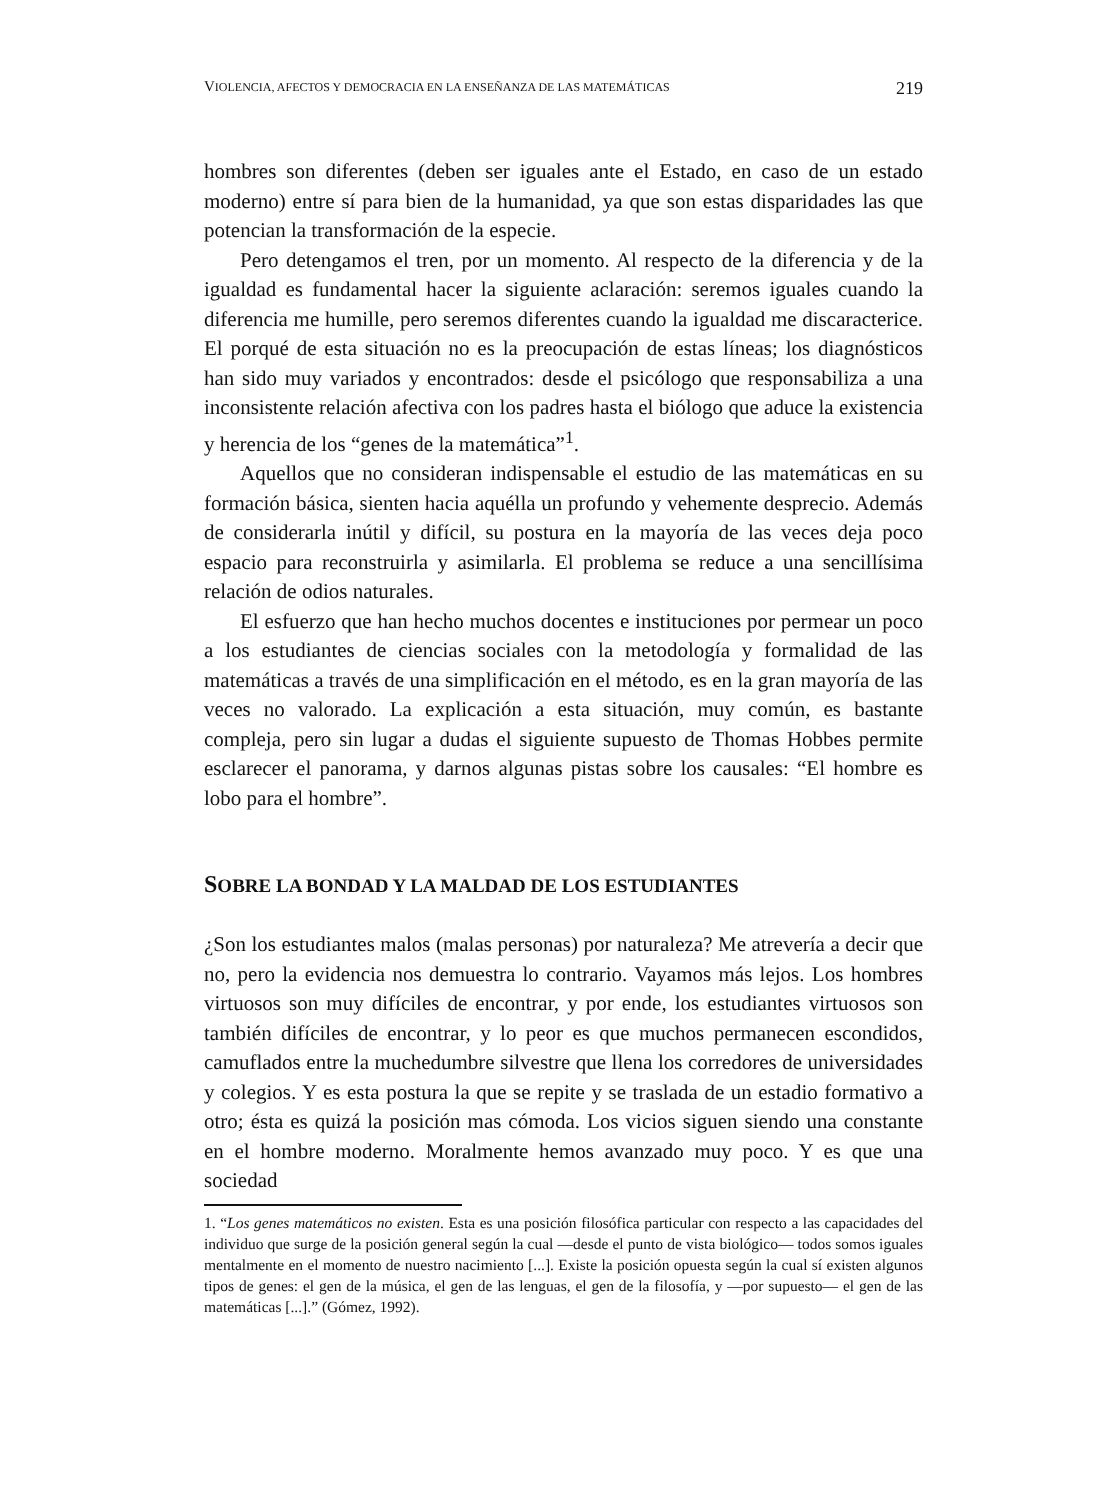VIOLENCIA, AFECTOS Y DEMOCRACIA EN LA ENSEÑANZA DE LAS MATEMÁTICAS 219
hombres son diferentes (deben ser iguales ante el Estado, en caso de un estado moderno) entre sí para bien de la humanidad, ya que son estas disparidades las que potencian la transformación de la especie.
Pero detengamos el tren, por un momento. Al respecto de la diferencia y de la igualdad es fundamental hacer la siguiente aclaración: seremos iguales cuando la diferencia me humille, pero seremos diferentes cuando la igualdad me discaracterice. El porqué de esta situación no es la preocupación de estas líneas; los diagnósticos han sido muy variados y encontrados: desde el psicólogo que responsabiliza a una inconsistente relación afectiva con los padres hasta el biólogo que aduce la existencia y herencia de los “genes de la matemática”<sup>1</sup>.
Aquellos que no consideran indispensable el estudio de las matemáticas en su formación básica, sienten hacia aquélla un profundo y vehemente desprecio. Además de considerarla inútil y difícil, su postura en la mayoría de las veces deja poco espacio para reconstruirla y asimilarla. El problema se reduce a una sencillísima relación de odios naturales.
El esfuerzo que han hecho muchos docentes e instituciones por permear un poco a los estudiantes de ciencias sociales con la metodología y formalidad de las matemáticas a través de una simplificación en el método, es en la gran mayoría de las veces no valorado. La explicación a esta situación, muy común, es bastante compleja, pero sin lugar a dudas el siguiente supuesto de Thomas Hobbes permite esclarecer el panorama, y darnos algunas pistas sobre los causales: “El hombre es lobo para el hombre”.
SOBRE LA BONDAD Y LA MALDAD DE LOS ESTUDIANTES
¿Son los estudiantes malos (malas personas) por naturaleza? Me atrevería a decir que no, pero la evidencia nos demuestra lo contrario. Vayamos más lejos. Los hombres virtuosos son muy difíciles de encontrar, y por ende, los estudiantes virtuosos son también difíciles de encontrar, y lo peor es que muchos permanecen escondidos, camuflados entre la muchedumbre silvestre que llena los corredores de universidades y colegios. Y es esta postura la que se repite y se traslada de un estadio formativo a otro; ésta es quizá la posición mas cómoda. Los vicios siguen siendo una constante en el hombre moderno. Moralmente hemos avanzado muy poco. Y es que una sociedad
1. “Los genes matemáticos no existen. Esta es una posición filosófica particular con respecto a las capacidades del individuo que surge de la posición general según la cual —desde el punto de vista biológico— todos somos iguales mentalmente en el momento de nuestro nacimiento [...]. Existe la posición opuesta según la cual sí existen algunos tipos de genes: el gen de la música, el gen de las lenguas, el gen de la filosofía, y —por supuesto— el gen de las matemáticas [...].” (Gómez, 1992).